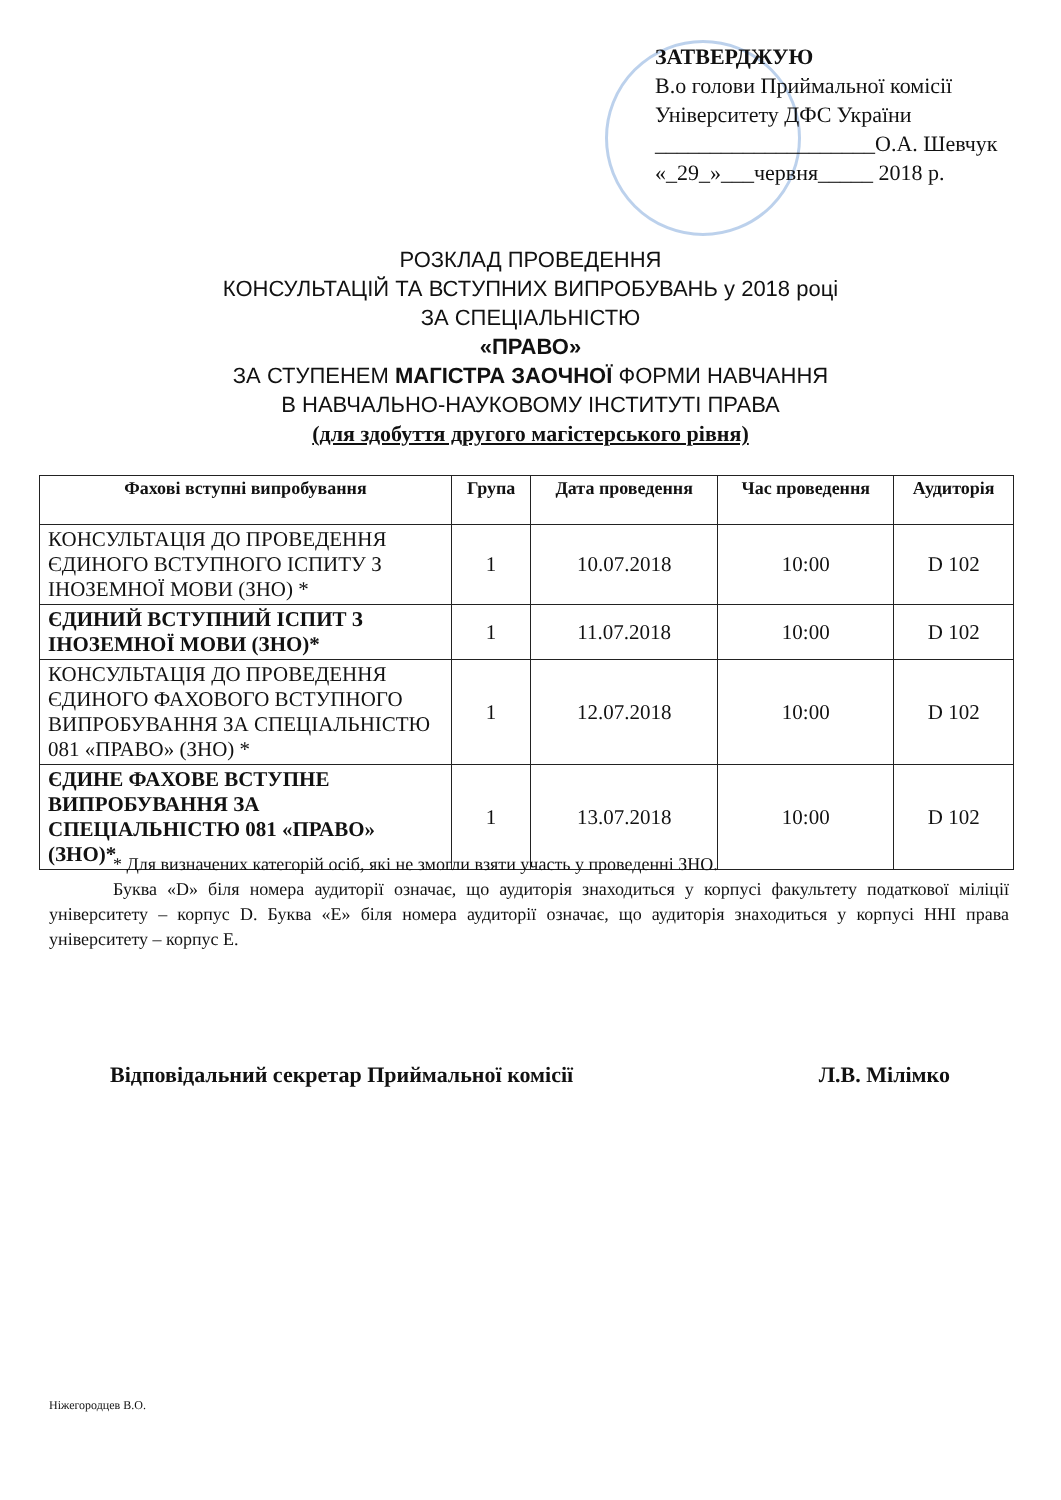ЗАТВЕРДЖУЮ
В.о голови Приймальної комісії
Університету ДФС України
____________________О.А. Шевчук
«_29_»___червня_____ 2018 р.
РОЗКЛАД ПРОВЕДЕННЯ
КОНСУЛЬТАЦІЙ ТА ВСТУПНИХ ВИПРОБУВАНЬ у 2018 році
ЗА СПЕЦІАЛЬНІСТЮ
«ПРАВО»
ЗА СТУПЕНЕМ МАГІСТРА ЗАОЧНОЇ ФОРМИ НАВЧАННЯ
В НАВЧАЛЬНО-НАУКОВОМУ ІНСТИТУТІ ПРАВА
(для здобуття другого магістерського рівня)
| Фахові вступні випробування | Група | Дата проведення | Час проведення | Аудиторія |
| --- | --- | --- | --- | --- |
| КОНСУЛЬТАЦІЯ ДО ПРОВЕДЕННЯ ЄДИНОГО ВСТУПНОГО ІСПИТУ З ІНОЗЕМНОЇ МОВИ (ЗНО) * | 1 | 10.07.2018 | 10:00 | D 102 |
| ЄДИНИЙ ВСТУПНИЙ ІСПИТ З ІНОЗЕМНОЇ МОВИ (ЗНО)* | 1 | 11.07.2018 | 10:00 | D 102 |
| КОНСУЛЬТАЦІЯ ДО ПРОВЕДЕННЯ ЄДИНОГО ФАХОВОГО ВСТУПНОГО ВИПРОБУВАННЯ ЗА СПЕЦІАЛЬНІСТЮ 081 «ПРАВО» (ЗНО) * | 1 | 12.07.2018 | 10:00 | D 102 |
| ЄДИНЕ ФАХОВЕ ВСТУПНЕ ВИПРОБУВАННЯ ЗА СПЕЦІАЛЬНІСТЮ 081 «ПРАВО» (ЗНО)* | 1 | 13.07.2018 | 10:00 | D 102 |
* Для визначених категорій осіб, які не змогли взяти участь у проведенні ЗНО.
Буква «D» біля номера аудиторії означає, що аудиторія знаходиться у корпусі факультету податкової міліції університету – корпус D. Буква «E» біля номера аудиторії означає, що аудиторія знаходиться у корпусі ННІ права університету – корпус E.
Відповідальний секретар Приймальної комісії Л.В. Мілімко
Ніжегородцев В.О.